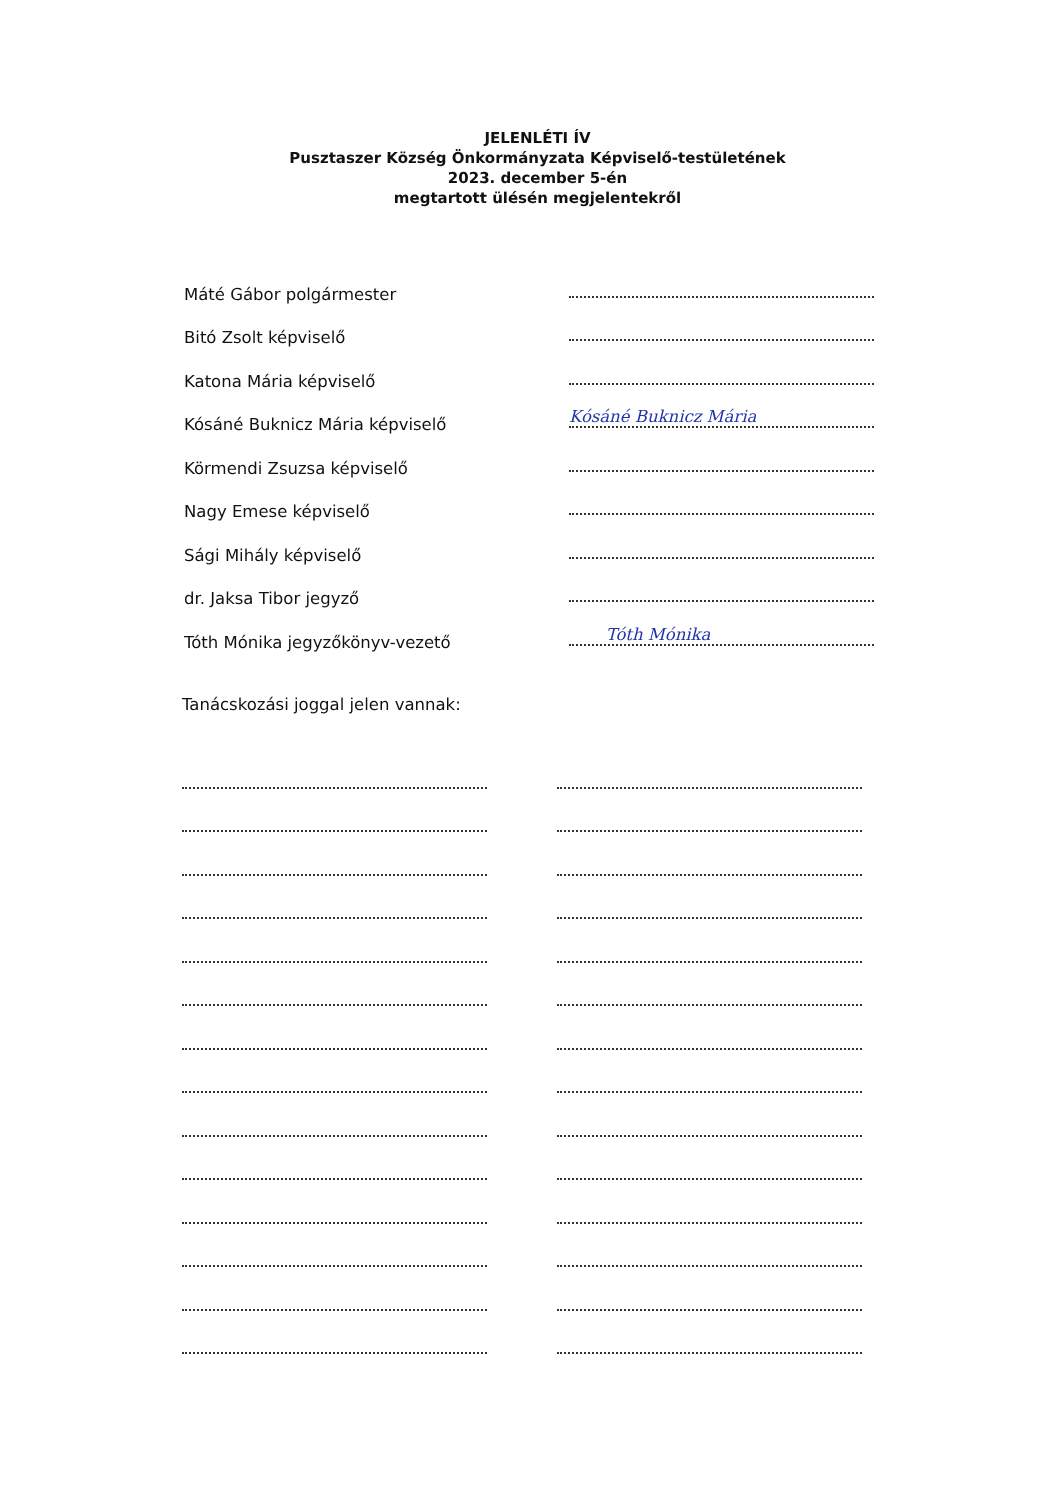JELENLÉTI ÍV
Pusztaszer Község Önkormányzata Képviselő-testületének
2023. december 5-én
megtartott ülésén megjelentekről
Máté Gábor polgármester
Bitó Zsolt képviselő
Katona Mária képviselő
Kósáné Buknicz Mária képviselő
Kósáné Buknicz Mária
Körmendi Zsuzsa képviselő
Nagy Emese képviselő
Sági Mihály képviselő
dr. Jaksa Tibor jegyző
Tóth Mónika jegyzőkönyv-vezető
Tóth Mónika
Tanácskozási joggal jelen vannak: